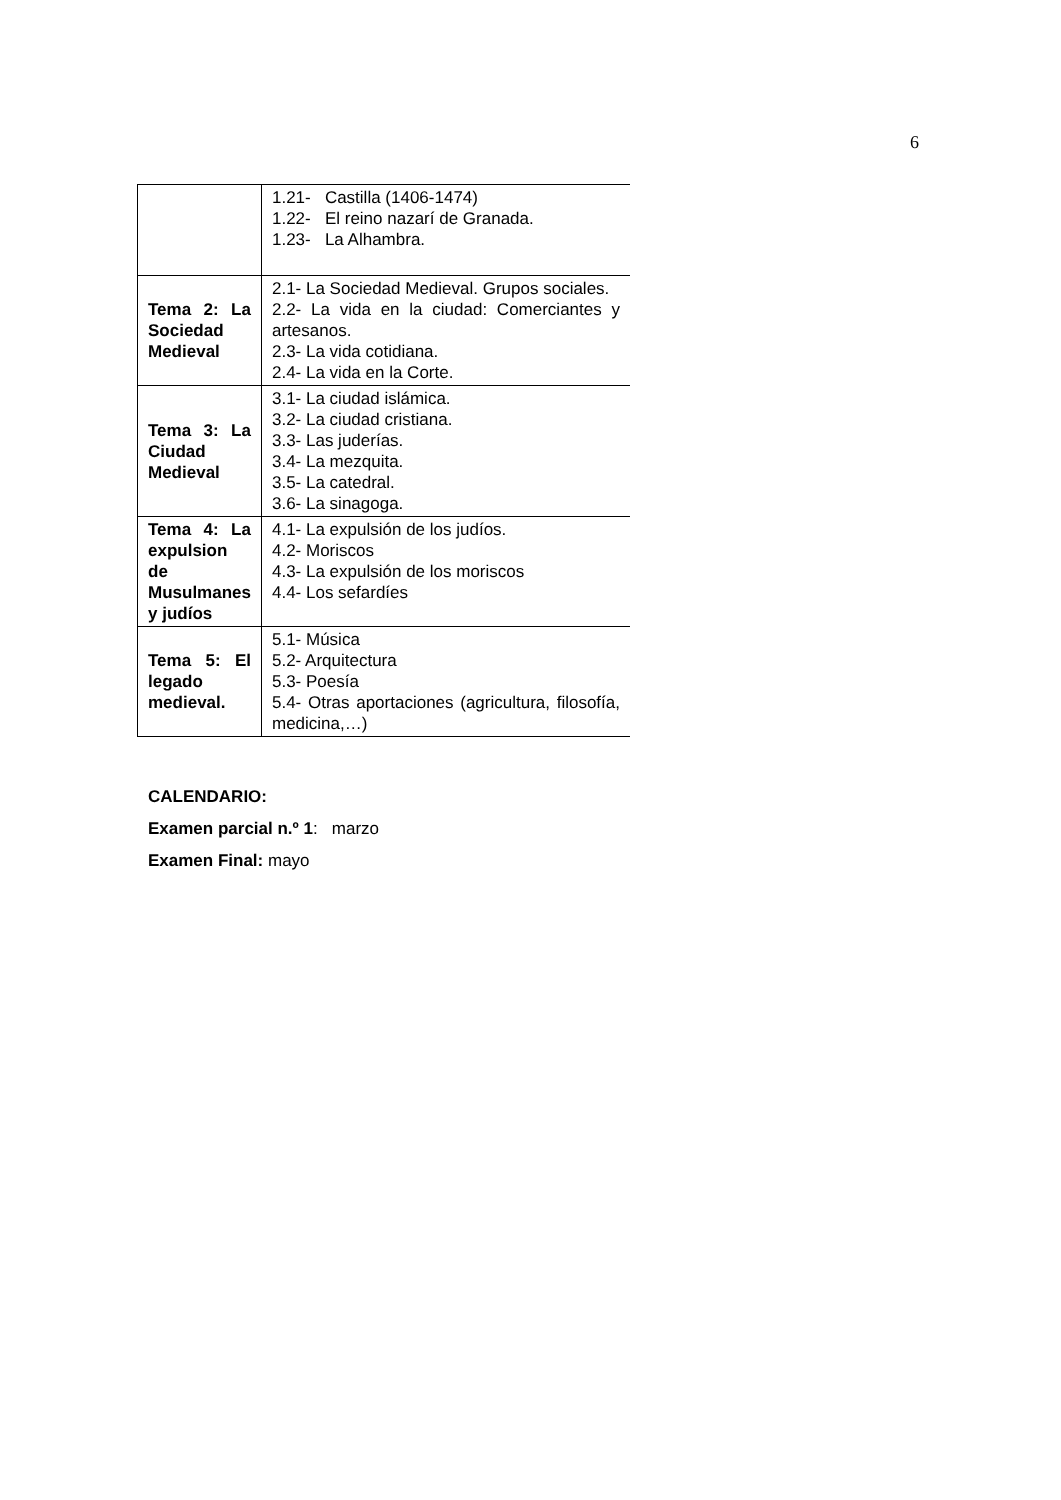6
| | 1.21- Castilla (1406-1474) 1.22- El reino nazarí de Granada. 1.23- La Alhambra. |
| Tema 2: La Sociedad Medieval | 2.1- La Sociedad Medieval. Grupos sociales. 2.2- La vida en la ciudad: Comerciantes y artesanos. 2.3- La vida cotidiana. 2.4- La vida en la Corte. |
| Tema 3: La Ciudad Medieval | 3.1- La ciudad islámica. 3.2- La ciudad cristiana. 3.3- Las juderías. 3.4- La mezquita. 3.5- La catedral. 3.6- La sinagoga. |
| Tema 4: La expulsion de Musulmanes y judíos | 4.1- La expulsión de los judíos. 4.2- Moriscos 4.3- La expulsión de los moriscos 4.4- Los sefardíes |
| Tema 5: El legado medieval. | 5.1- Música 5.2- Arquitectura 5.3- Poesía 5.4- Otras aportaciones (agricultura, filosofía, medicina,…) |
CALENDARIO:
Examen parcial n.º 1: marzo
Examen Final: mayo